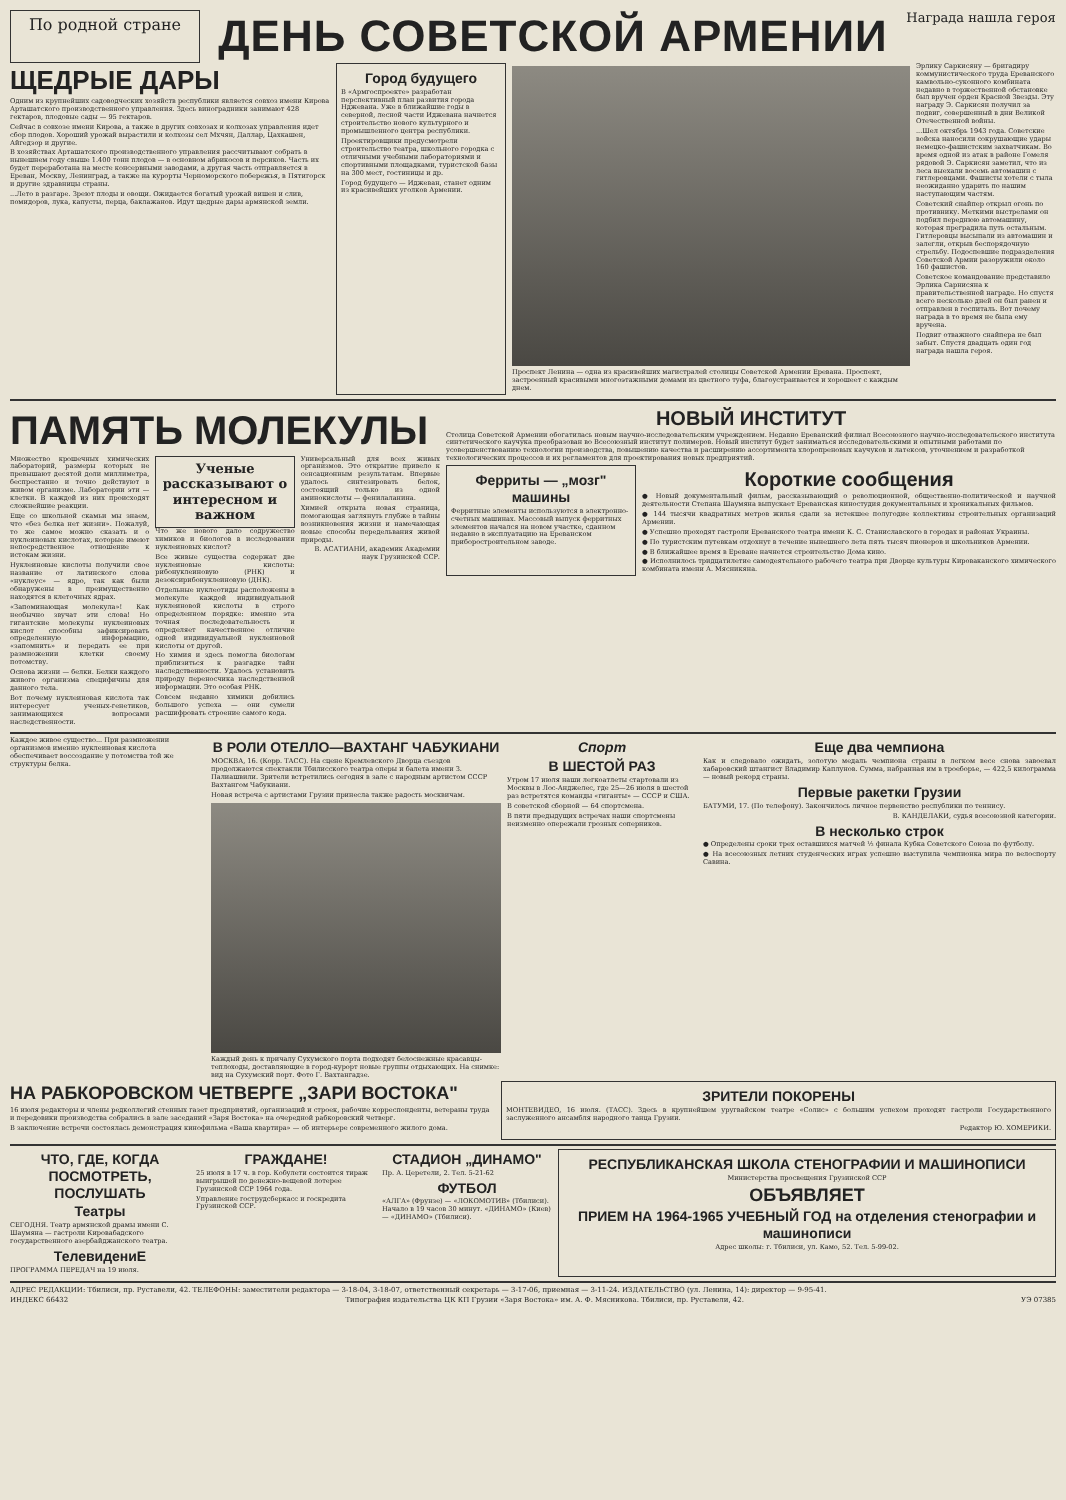По родной стране
ДЕНЬ СОВЕТСКОЙ АРМЕНИИ
Награда нашла героя
ЩЕДРЫЕ ДАРЫ
Одним из крупнейших садоводческих хозяйств республики является совхоз имени Кирова Арташатского производственного управления. Здесь виноградники занимают 428 гектаров, плодовые сады — 95 гектаров.
Сейчас в совхозе имени Кирова, а также в других совхозах и колхозах управления идет сбор плодов. Хороший урожай вырастили и колхозы сел Мхчян, Даллар, Цахкашен, Айгедзор и другие.
В хозяйствах Арташатского производственного управления рассчитывают собрать в нынешнем году свыше 1.400 тонн плодов — в основном абрикосов и персиков. Часть их будет переработана на месте консервными заводами, а другая часть отправляется в Ереван, Москву, Ленинград, а также на курорты Черноморского побережья, в Пятигорск и другие здравницы страны.
...Лето в разгаре. Зреют плоды и овощи. Ожидается богатый урожай вишен и слив, помидоров, лука, капусты, перца, баклажанов. Идут щедрые дары армянской земли.
Город будущего
В «Армгоспроекте» разработан перспективный план развития города Нджевана. Уже в ближайшие годы в северной, лесной части Иджевана начнется строительство нового культурного и промышленного центра республики.
Проектировщики предусмотрели строительство театра, школьного городка с отличными учебными лабораториями и спортивными площадками, туристской базы на 300 мест, гостиницы и др.
Город будущего — Иджеван, станет одним из красивейших уголков Армении.
Проспект Ленина — одна из красивейших магистралей столицы Советской Армении Еревана. Проспект, застроенный красивыми многоэтажными домами из цветного туфа, благоустраивается и хорошеет с каждым днем.
Эрлику Саркисяну — бригадиру коммунистического труда Ереванского камвольно-суконного комбината недавно в торжественной обстановке был вручен орден Красной Звезды. Эту награду Э. Саркисян получил за подвиг, совершенный в дни Великой Отечественной войны.
...Шел октябрь 1943 года. Советские войска наносили сокрушающие удары немецко-фашистским захватчикам. Во время одной из атак в районе Гомеля рядовой Э. Саркисян заметил, что из леса выехали восемь автомашин с гитлеровцами. Фашисты хотели с тыла неожиданно ударить по нашим наступающим частям.
Советский снайпер открыл огонь по противнику. Меткими выстрелами он подбил переднюю автомашину, которая преградила путь остальным. Гитлеровцы высыпали из автомашин и залегли, открыв беспорядочную стрельбу. Подоспевшие подразделения Советской Армии разоружили около 160 фашистов.
Советское командование представило Эрлика Сарнисяна к правительственной награде. Но спустя всего несколько дней он был ранен и отправлен в госпиталь. Вот почему награда в то время не была ему вручена.
Подвиг отважного снайпера не был забыт. Спустя двадцать один год награда нашла героя.
ПАМЯТЬ МОЛЕКУЛЫ
Множество крошечных химических лабораторий, размеры которых не превышают десятой доли миллиметра, беспрестанно и точно действуют в живом организме. Лаборатории эти — клетки. В каждой из них происходят сложнейшие реакции.
Еще со школьной скамьи мы знаем, что «без белка нет жизни». Пожалуй, то же самое можно сказать и о нуклеиновых кислотах, которые имеют непосредственное отношение к истокам жизни.
Нуклеиновые кислоты получили свое название от латинского слова «нуклеус» — ядро, так как были обнаружены в преимущественно находятся в клеточных ядрах.
«Запоминающая молекула»! Как необычно звучат эти слова! Но гигантские молекулы нуклеиновых кислот способны зафиксировать определенную информацию, «запомнить» и передать ее при размножении клетки своему потомству.
Основа жизни — белки. Белки каждого живого организма специфичны для данного тела.
Вот почему нуклеиновая кислота так интересует ученых-генетиков, занимающихся вопросами наследственности.
Ученые рассказывают о интересном и важном
Что же нового дало содружество химиков и биологов в исследовании нуклеиновых кислот?
Все живые существа содержат две нуклеиновые кислоты: рибонуклеиновую (РНК) и дезоксирибонуклеиновую (ДНК).
Отдельные нуклеотиды расположены в молекуле каждой индивидуальной нуклеиновой кислоты в строго определенном порядке: именно эта точная последовательность и определяет качественное отличие одной индивидуальной нуклеиновой кислоты от другой.
Но химия и здесь помогла биологам приблизиться к разгадке тайн наследственности. Удалось установить природу переносчика наследственной информации. Это особая РНК.
Совсем недавно химики добились большого успеха — они сумели расшифровать строение самого кода.
Универсальный для всех живых организмов. Это открытие привело к сенсационным результатам. Впервые удалось синтезировать белок, состоящий только из одной аминокислоты — фенилаланина.
Химией открыта новая страница, помогающая заглянуть глубже в тайны возникновения жизни и намечающая новые способы передельвания живой природы.
В. АСАТИАНИ, академик Академии наук Грузинской ССР.
НОВЫЙ ИНСТИТУТ
Столица Советской Армении обогатилась новым научно-исследовательским учреждением. Недавно Ереванский филиал Всесоюзного научно-исследовательского института синтетического каучука преобразован во Всесоюзный институт полимеров. Новый институт будет заниматься исследовательскими и опытными работами по усовершенствованию технологии производства, повышению качества и расширению ассортимента хлоропреновых каучуков и латексов, уточнением и разработкой технологических процессов и их регламентов для проектирования новых предприятий.
Ферриты — „мозг" машины
Ферритные элементы используются в электронно-счетных машинах. Массовый выпуск ферритных элементов начался на новом участке, сданном недавно в эксплуатацию на Ереванском приборостроительном заводе.
Короткие сообщения
● Новый документальный фильм, рассказывающий о революционной, общественно-политической и научной деятельности Степана Шаумяна выпускает Ереванская киностудия документальных и хроникальных фильмов.
● 144 тысячи квадратных метров жилья сдали за истекшее полугодие коллективы строительных организаций Армении.
● Успешно проходят гастроли Ереванского театра имени К. С. Станиславского в городах и районах Украины.
● По туристским путевкам отдохнут в течение нынешнего лета пять тысяч пионеров и школьников Армении.
● В ближайшее время в Ереване начнется строительство Дома кино.
● Исполнилось тридцатилетие самодеятельного рабочего театра при Дворце культуры Кироваканского химического комбината имени А. Мясникяна.
Каждое живое существо... При размножении организмов именно нуклеиновая кислота обеспечивает воссоздание у потомства той же структуры белка.
В РОЛИ ОТЕЛЛО—ВАХТАНГ ЧАБУКИАНИ
МОСКВА, 16. (Корр. ТАСС). На сцене Кремлевского Дворца съездов продолжаются спектакли Тбилисского театра оперы и балета имени З. Палиашвили. Зрители встретились сегодня в зале с народным артистом СССР Вахтангом Чабукиани.
Новая встреча с артистами Грузии принесла также радость москвичам.
Каждый день к причалу Сухумского порта подходят белоснежные красавцы-теплоходы, доставляющие в город-курорт новые группы отдыхающих. На снимке: вид на Сухумский порт. Фото Г. Вахтангадзе.
Спорт
В ШЕСТОЙ РАЗ
Утром 17 июля наши легкоатлеты стартовали из Москвы в Лос-Анджелес, где 25—26 июля в шестой раз встретятся команды «гиганты» — СССР и США.
В советской сборной — 64 спортсмена.
В пяти предыдущих встречах наши спортсмены неизменно опережали грозных соперников.
Еще два чемпиона
Как и следовало ожидать, золотую медаль чемпиона страны в легком весе снова завоевал хабаровский штангист Владимир Каплунов. Сумма, набранная им в троеборье, — 422,5 килограмма — новый рекорд страны.
Первые ракетки Грузии
БАТУМИ, 17. (По телефону). Закончилось личное первенство республики по теннису.
В. КАНДЕЛАКИ, судья всесоюзной категории.
В несколько строк
● Определены сроки трех оставшихся матчей ½ финала Кубка Советского Союза по футболу.
● На всесоюзных летних студенческих играх успешно выступила чемпионка мира по велоспорту Савина.
НА РАБКОРОВСКОМ ЧЕТВЕРГЕ „ЗАРИ ВОСТОКА"
16 июля редакторы и члены редколлегий стенных газет предприятий, организаций и строек, рабочие корреспонденты, ветераны труда и передовики производства собрались в зале заседаний «Заря Востока» на очередной рабкоровский четверг.
В заключение встречи состоялась демонстрация кинофильма «Ваша квартира» — об интерьере современного жилого дома.
ЗРИТЕЛИ ПОКОРЕНЫ
МОНТЕВИДЕО, 16 июля. (ТАСС). Здесь в крупнейшем уругвайском театре «Солис» с большим успехом проходят гастроли Государственного заслуженного ансамбля народного танца Грузии.
Редактор Ю. ХОМЕРИКИ.
ЧТО, ГДЕ, КОГДА ПОСМОТРЕТЬ, ПОСЛУШАТЬ
Театры
СЕГОДНЯ. Театр армянской драмы имени С. Шаумяна — гастроли Кировабадского государственного азербайджанского театра.
ТелевидениЕ
ПРОГРАММА ПЕРЕДАЧ на 19 июля.
ГРАЖДАНЕ!
25 июля в 17 ч. в гор. Кобулети состоится тираж выигрышей по денежно-вещевой лотерее Грузинской ССР 1964 года.
Управление гострудсберкасс и госкредита Грузинской ССР.
СТАДИОН „ДИНАМО"
Пр. А. Церетели, 2. Тел. 5-21-62
ФУТБОЛ
«АЛГА» (Фрунзе) — «ЛОКОМОТИВ» (Тбилиси). Начало в 19 часов 30 минут. «ДИНАМО» (Киев) — «ДИНАМО» (Тбилиси).
РЕСПУБЛИКАНСКАЯ ШКОЛА СТЕНОГРАФИИ И МАШИНОПИСИ
Министерства просвещения Грузинской ССР
ОБЪЯВЛЯЕТ
ПРИЕМ НА 1964-1965 УЧЕБНЫЙ ГОД на отделения стенографии и машинописи
Адрес школы: г. Тбилиси, ул. Камо, 52. Тел. 5-99-02.
АДРЕС РЕДАКЦИИ: Тбилиси, пр. Руставели, 42. ТЕЛЕФОНЫ: заместители редактора — 3-18-04, 3-18-07, ответственный секретарь — 3-17-06, приемная — 3-11-24. ИЗДАТЕЛЬСТВО (ул. Ленина, 14): директор — 9-95-41.
ИНДЕКС 66432 Типография издательства ЦК КП Грузии «Заря Востока» им. А. Ф. Мясникова. Тбилиси, пр. Руставели, 42. УЭ 07385